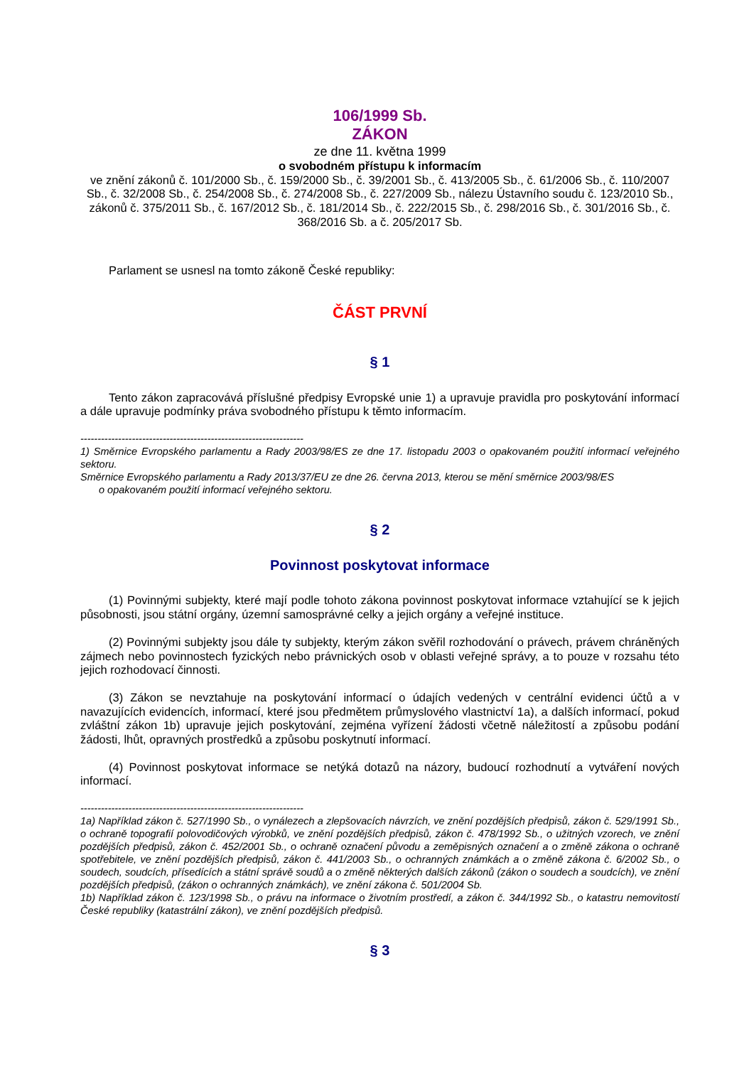106/1999 Sb.
ZÁKON
ze dne 11. května 1999
o svobodném přístupu k informacím
ve znění zákonů č. 101/2000 Sb., č. 159/2000 Sb., č. 39/2001 Sb., č. 413/2005 Sb., č. 61/2006 Sb., č. 110/2007 Sb., č. 32/2008 Sb., č. 254/2008 Sb., č. 274/2008 Sb., č. 227/2009 Sb., nálezu Ústavního soudu č. 123/2010 Sb., zákonů č. 375/2011 Sb., č. 167/2012 Sb., č. 181/2014 Sb., č. 222/2015 Sb., č. 298/2016 Sb., č. 301/2016 Sb., č. 368/2016 Sb. a č. 205/2017 Sb.
Parlament se usnesl na tomto zákoně České republiky:
ČÁST PRVNÍ
§ 1
Tento zákon zapracovává příslušné předpisy Evropské unie 1) a upravuje pravidla pro poskytování informací a dále upravuje podmínky práva svobodného přístupu k těmto informacím.
-----------------------------------------------------------------
1) Směrnice Evropského parlamentu a Rady 2003/98/ES ze dne 17. listopadu 2003 o opakovaném použití informací veřejného sektoru.
Směrnice Evropského parlamentu a Rady 2013/37/EU ze dne 26. června 2013, kterou se mění směrnice 2003/98/ES
o opakovaném použití informací veřejného sektoru.
§ 2
Povinnost poskytovat informace
(1) Povinnými subjekty, které mají podle tohoto zákona povinnost poskytovat informace vztahující se k jejich působnosti, jsou státní orgány, územní samosprávné celky a jejich orgány a veřejné instituce.
(2) Povinnými subjekty jsou dále ty subjekty, kterým zákon svěřil rozhodování o právech, právem chráněných zájmech nebo povinnostech fyzických nebo právnických osob v oblasti veřejné správy, a to pouze v rozsahu této jejich rozhodovací činnosti.
(3) Zákon se nevztahuje na poskytování informací o údajích vedených v centrální evidenci účtů a v navazujících evidencích, informací, které jsou předmětem průmyslového vlastnictví 1a), a dalších informací, pokud zvláštní zákon 1b) upravuje jejich poskytování, zejména vyřízení žádosti včetně náležitostí a způsobu podání žádosti, lhůt, opravných prostředků a způsobu poskytnutí informací.
(4) Povinnost poskytovat informace se netýká dotazů na názory, budoucí rozhodnutí a vytváření nových informací.
-----------------------------------------------------------------
1a) Například zákon č. 527/1990 Sb., o vynálezech a zlepšovacích návrzích, ve znění pozdějších předpisů, zákon č. 529/1991 Sb., o ochraně topografií polovodičových výrobků, ve znění pozdějších předpisů, zákon č. 478/1992 Sb., o užitných vzorech, ve znění pozdějších předpisů, zákon č. 452/2001 Sb., o ochraně označení původu a zeměpisných označení a o změně zákona o ochraně spotřebitele, ve znění pozdějších předpisů, zákon č. 441/2003 Sb., o ochranných známkách a o změně zákona č. 6/2002 Sb., o soudech, soudcích, přísedících a státní správě soudů a o změně některých dalších zákonů (zákon o soudech a soudcích), ve znění pozdějších předpisů, (zákon o ochranných známkách), ve znění zákona č. 501/2004 Sb.
1b) Například zákon č. 123/1998 Sb., o právu na informace o životním prostředí, a zákon č. 344/1992 Sb., o katastru nemovitostí České republiky (katastrální zákon), ve znění pozdějších předpisů.
§ 3